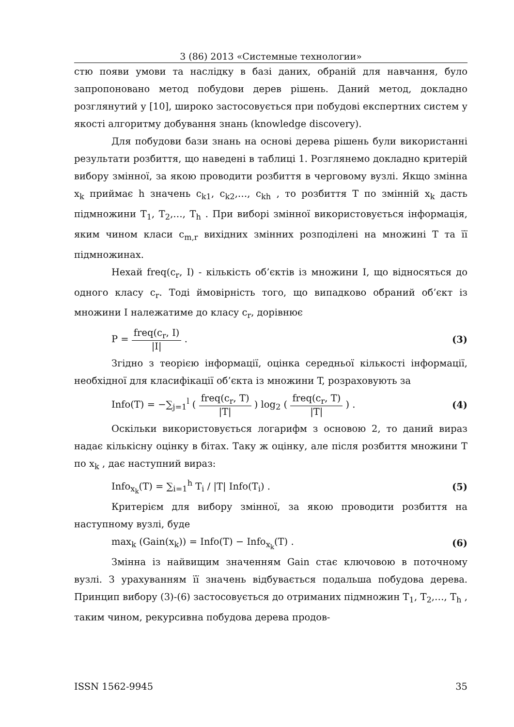3 (86) 2013 «Системные технологии»
стю появи умови та наслідку в базі даних, обраній для навчання, було запропоновано метод побудови дерев рішень. Даний метод, докладно розглянутий у [10], широко застосовується при побудові експертних систем у якості алгоритму добування знань (knowledge discovery).
Для побудови бази знань на основі дерева рішень були використанні результати розбиття, що наведені в таблиці 1. Розглянемо докладно критерій вибору змінної, за якою проводити розбиття в черговому вузлі. Якщо змінна x<sub>k</sub> приймає h значень c<sub>k1</sub>, c<sub>k2</sub>,…, c<sub>kh</sub> , то розбиття T по змінній x<sub>k</sub> дасть підмножини T<sub>1</sub>, T<sub>2</sub>,…, T<sub>h</sub> . При виборі змінної використовується інформація, яким чином класи c<sub>m,r</sub> вихідних змінних розподілені на множині T та її підмножинах.
Нехай freq(c<sub>r</sub>, I) - кількість об’єктів із множини I, що відносяться до одного класу c<sub>r</sub>. Тоді ймовірність того, що випадково обраний об’єкт із множини I належатиме до класу c<sub>r</sub>, дорівнює
P = freq(c<sub>r</sub>, I) |I| . (3)
Згідно з теорією інформації, оцінка середньої кількості інформації, необхідної для класифікації об’єкта із множини T, розраховують за
Info(T) = −∑<sub>j=1</sub><sup>l</sup> ( freq(c<sub>r</sub>, T) |T| ) log<sub>2</sub> ( freq(c<sub>r</sub>, T) |T| ) . (4)
Оскільки використовується логарифм з основою 2, то даний вираз надає кількісну оцінку в бітах. Таку ж оцінку, але після розбиття множини T по x<sub>k</sub> , дає наступний вираз:
Info<sub>x<sub>k</sub></sub>(T) = ∑<sub>i=1</sub><sup>h</sup> T<sub>i</sub> / |T| Info(T<sub>i</sub>) . (5)
Критерієм для вибору змінної, за якою проводити розбиття на наступному вузлі, буде
max<sub>k</sub> (Gain(x<sub>k</sub>)) = Info(T) − Info<sub>x<sub>k</sub></sub>(T) . (6)
Змінна із найвищим значенням Gain стає ключовою в поточному вузлі. З урахуванням її значень відбувається подальша побудова дерева. Принцип вибору (3)-(6) застосовується до отриманих підмножин T<sub>1</sub>, T<sub>2</sub>,…, T<sub>h</sub> , таким чином, рекурсивна побудова дерева продов-
ISSN 1562-9945 35